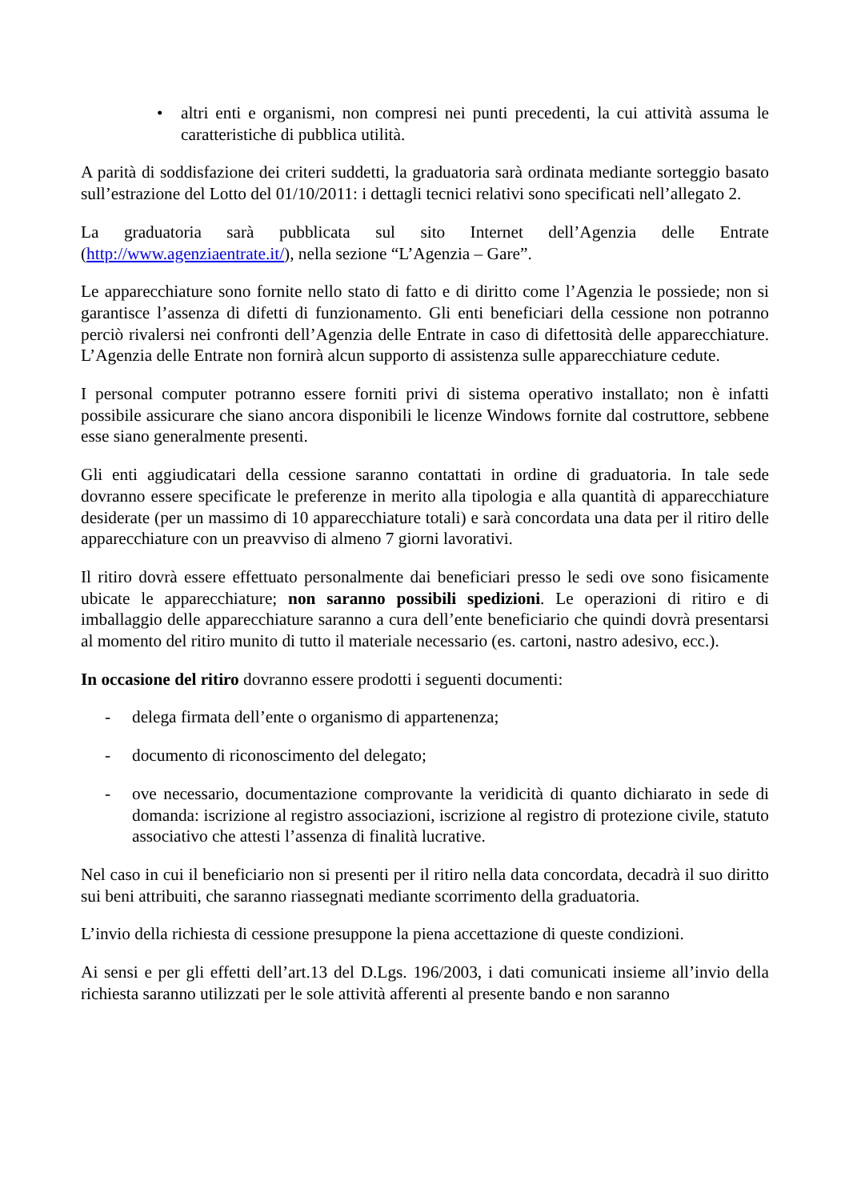• altri enti e organismi, non compresi nei punti precedenti, la cui attività assuma le caratteristiche di pubblica utilità.
A parità di soddisfazione dei criteri suddetti, la graduatoria sarà ordinata mediante sorteggio basato sull’estrazione del Lotto del 01/10/2011: i dettagli tecnici relativi sono specificati nell’allegato 2.
La graduatoria sarà pubblicata sul sito Internet dell’Agenzia delle Entrate (http://www.agenziaentrate.it/), nella sezione “L’Agenzia – Gare”.
Le apparecchiature sono fornite nello stato di fatto e di diritto come l’Agenzia le possiede; non si garantisce l’assenza di difetti di funzionamento. Gli enti beneficiari della cessione non potranno perciò rivalersi nei confronti dell’Agenzia delle Entrate in caso di difettosità delle apparecchiature. L’Agenzia delle Entrate non fornirà alcun supporto di assistenza sulle apparecchiature cedute.
I personal computer potranno essere forniti privi di sistema operativo installato; non è infatti possibile assicurare che siano ancora disponibili le licenze Windows fornite dal costruttore, sebbene esse siano generalmente presenti.
Gli enti aggiudicatari della cessione saranno contattati in ordine di graduatoria. In tale sede dovranno essere specificate le preferenze in merito alla tipologia e alla quantità di apparecchiature desiderate (per un massimo di 10 apparecchiature totali) e sarà concordata una data per il ritiro delle apparecchiature con un preavviso di almeno 7 giorni lavorativi.
Il ritiro dovrà essere effettuato personalmente dai beneficiari presso le sedi ove sono fisicamente ubicate le apparecchiature; non saranno possibili spedizioni. Le operazioni di ritiro e di imballaggio delle apparecchiature saranno a cura dell’ente beneficiario che quindi dovrà presentarsi al momento del ritiro munito di tutto il materiale necessario (es. cartoni, nastro adesivo, ecc.).
In occasione del ritiro dovranno essere prodotti i seguenti documenti:
- delega firmata dell’ente o organismo di appartenenza;
- documento di riconoscimento del delegato;
- ove necessario, documentazione comprovante la veridicità di quanto dichiarato in sede di domanda: iscrizione al registro associazioni, iscrizione al registro di protezione civile, statuto associativo che attesti l’assenza di finalità lucrative.
Nel caso in cui il beneficiario non si presenti per il ritiro nella data concordata, decadrà il suo diritto sui beni attribuiti, che saranno riassegnati mediante scorrimento della graduatoria.
L’invio della richiesta di cessione presuppone la piena accettazione di queste condizioni.
Ai sensi e per gli effetti dell’art.13 del D.Lgs. 196/2003, i dati comunicati insieme all’invio della richiesta saranno utilizzati per le sole attività afferenti al presente bando e non saranno